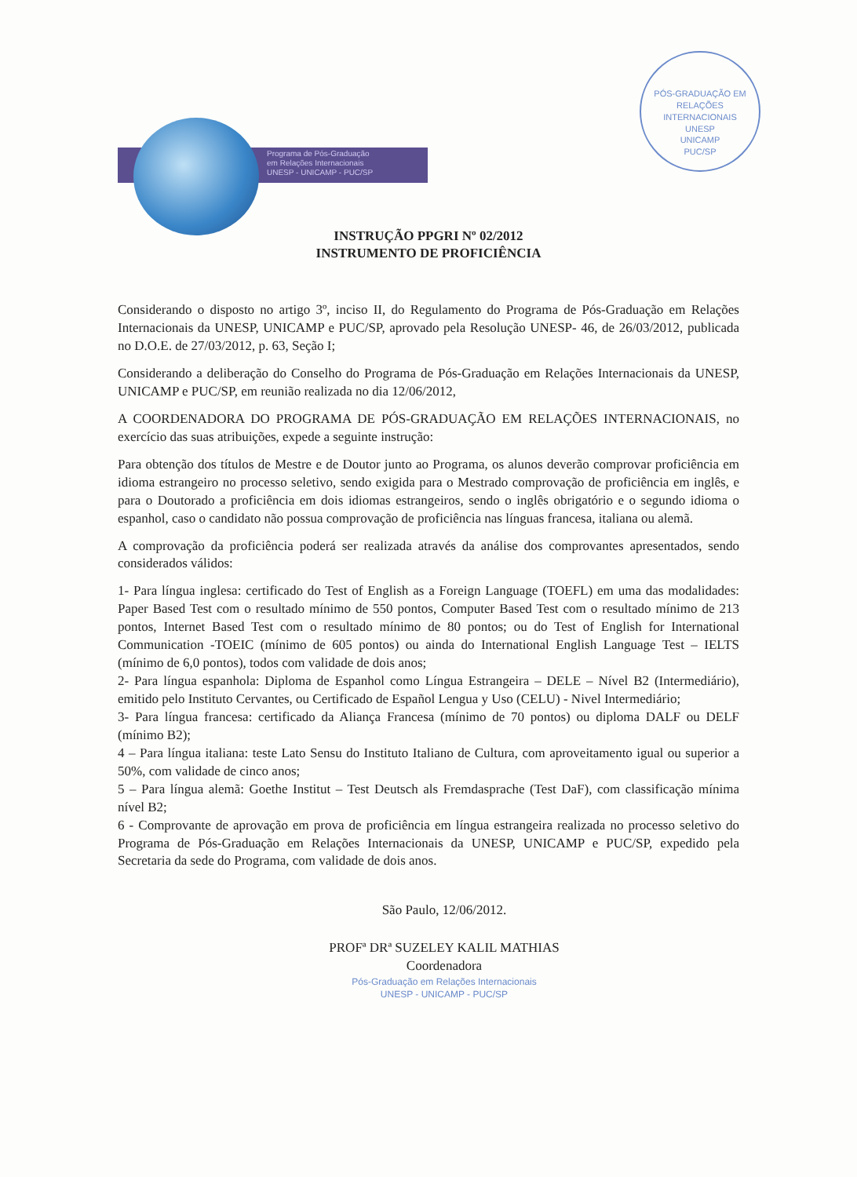Programa de Pós-Graduação
em Relações Internacionais
UNESP - UNICAMP - PUC/SP
PÓS-GRADUAÇÃO EM RELAÇÕES INTERNACIONAIS
UNESP
UNICAMP
PUC/SP
INSTRUÇÃO PPGRI Nº 02/2012
INSTRUMENTO DE PROFICIÊNCIA
Considerando o disposto no artigo 3º, inciso II, do Regulamento do Programa de Pós-Graduação em Relações Internacionais da UNESP, UNICAMP e PUC/SP, aprovado pela Resolução UNESP- 46, de 26/03/2012, publicada no D.O.E. de 27/03/2012, p. 63, Seção I;
Considerando a deliberação do Conselho do Programa de Pós-Graduação em Relações Internacionais da UNESP, UNICAMP e PUC/SP, em reunião realizada no dia 12/06/2012,
A COORDENADORA DO PROGRAMA DE PÓS-GRADUAÇÃO EM RELAÇÕES INTERNACIONAIS, no exercício das suas atribuições, expede a seguinte instrução:
Para obtenção dos títulos de Mestre e de Doutor junto ao Programa, os alunos deverão comprovar proficiência em idioma estrangeiro no processo seletivo, sendo exigida para o Mestrado comprovação de proficiência em inglês, e para o Doutorado a proficiência em dois idiomas estrangeiros, sendo o inglês obrigatório e o segundo idioma o espanhol, caso o candidato não possua comprovação de proficiência nas línguas francesa, italiana ou alemã.
A comprovação da proficiência poderá ser realizada através da análise dos comprovantes apresentados, sendo considerados válidos:
1- Para língua inglesa: certificado do Test of English as a Foreign Language (TOEFL) em uma das modalidades: Paper Based Test com o resultado mínimo de 550 pontos, Computer Based Test com o resultado mínimo de 213 pontos, Internet Based Test com o resultado mínimo de 80 pontos; ou do Test of English for International Communication -TOEIC (mínimo de 605 pontos) ou ainda do International English Language Test – IELTS (mínimo de 6,0 pontos), todos com validade de dois anos;
2- Para língua espanhola: Diploma de Espanhol como Língua Estrangeira – DELE – Nível B2 (Intermediário), emitido pelo Instituto Cervantes, ou Certificado de Español Lengua y Uso (CELU) - Nivel Intermediário;
3- Para língua francesa: certificado da Aliança Francesa (mínimo de 70 pontos) ou diploma DALF ou DELF (mínimo B2);
4 – Para língua italiana: teste Lato Sensu do Instituto Italiano de Cultura, com aproveitamento igual ou superior a 50%, com validade de cinco anos;
5 – Para língua alemã: Goethe Institut – Test Deutsch als Fremdasprache (Test DaF), com classificação mínima nível B2;
6 - Comprovante de aprovação em prova de proficiência em língua estrangeira realizada no processo seletivo do Programa de Pós-Graduação em Relações Internacionais da UNESP, UNICAMP e PUC/SP, expedido pela Secretaria da sede do Programa, com validade de dois anos.
São Paulo, 12/06/2012.
PROFª DRª SUZELEY KALIL MATHIAS
Coordenadora
Pós-Graduação em Relações Internacionais
UNESP - UNICAMP - PUC/SP